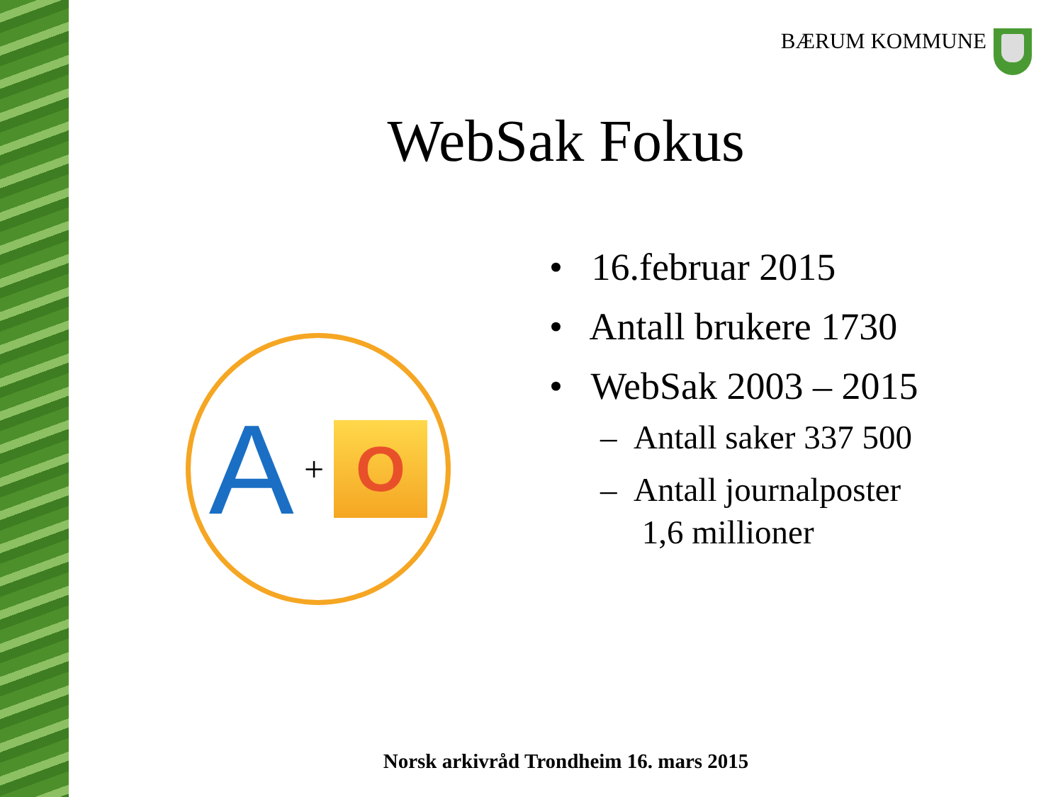BÆRUM KOMMUNE
WebSak Fokus
A +
O
• 16.februar 2015
• Antall brukere 1730
• WebSak 2003 – 2015
– Antall saker 337 500
– Antall journalposter
1,6 millioner
Norsk arkivråd Trondheim 16. mars 2015